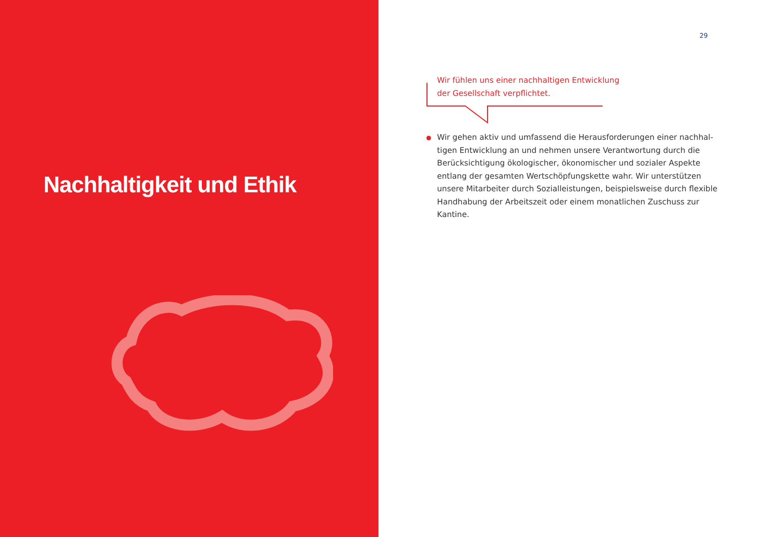Nachhaltigkeit und Ethik
29
Wir fühlen uns einer nachhaltigen Entwicklung
der Gesellschaft verpflichtet.
Wir gehen aktiv und umfassend die Herausforderungen einer nachhal-tigen Entwicklung an und nehmen unsere Verantwortung durch die Berücksichtigung ökologischer, ökonomischer und sozialer Aspekte entlang der gesamten Wertschöpfungskette wahr. Wir unterstützen unsere Mitarbeiter durch Sozialleistungen, beispielsweise durch flexible Handhabung der Arbeitszeit oder einem monatlichen Zuschuss zur Kantine.